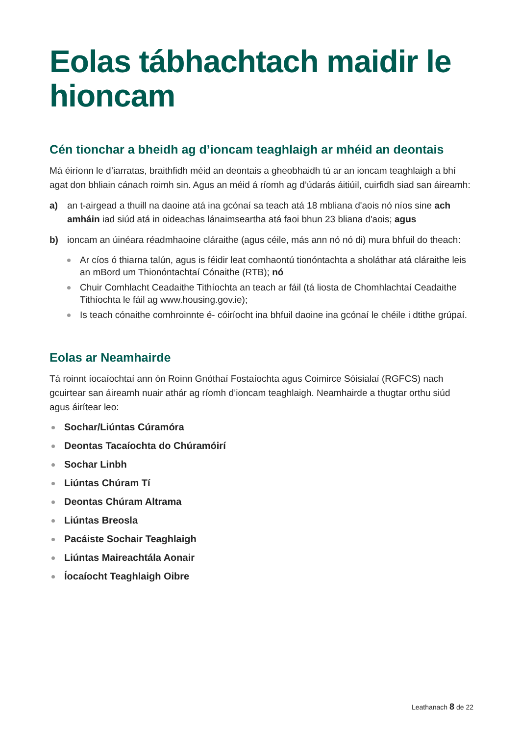Eolas tábhachtach maidir le hioncam
Cén tionchar a bheidh ag d’ioncam teaghlaigh ar mhéid an deontais
Má éiríonn le d’iarratas, braithfidh méid an deontais a gheobhaidh tú ar an ioncam teaghlaigh a bhí agat don bhliain cánach roimh sin. Agus an méid á ríomh ag d’údarás áitiúil, cuirfidh siad san áireamh:
a) an t-airgead a thuill na daoine atá ina gcónaí sa teach atá 18 mbliana d'aois nó níos sine ach amháin iad siúd atá in oideachas lánaimseartha atá faoi bhun 23 bliana d'aois; agus
b) ioncam an úinéara réadmhaoine cláraithe (agus céile, más ann nó nó di) mura bhfuil do theach:
Ar cíos ó thiarna talún, agus is féidir leat comhaontú tionóntachta a sholáthar atá cláraithe leis an mBord um Thionóntachtaí Cónaithe (RTB); nó
Chuir Comhlacht Ceadaithe Tithíochta an teach ar fáil (tá liosta de Chomhlachtaí Ceadaithe Tithíochta le fáil ag www.housing.gov.ie);
Is teach cónaithe comhroinnte é- cóiríocht ina bhfuil daoine ina gcónaí le chéile i dtithe grúpaí.
Eolas ar Neamhairde
Tá roinnt íocaíochtaí ann ón Roinn Gnóthaí Fostaíochta agus Coimirce Sóisialaí (RGFCS) nach gcuirtear san áireamh nuair athár ag ríomh d’ioncam teaghlaigh. Neamhairde a thugtar orthu siúd agus áirítear leo:
Sochar/Liúntas Cúramóra
Deontas Tacaíochta do Chúramóirí
Sochar Linbh
Liúntas Chúram Tí
Deontas Chúram Altrama
Liúntas Breosla
Pacáiste Sochair Teaghlaigh
Liúntas Maireachtála Aonair
Íocaíocht Teaghlaigh Oibre
Leathanach 8 de 22